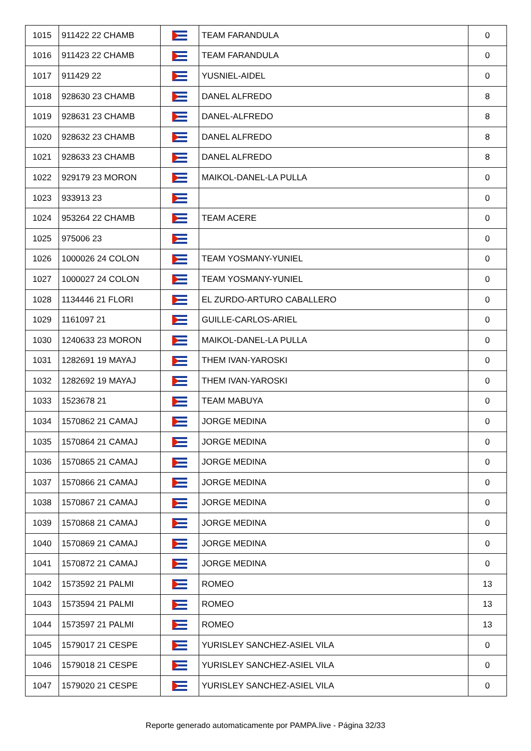| 1015 | 911422 22 CHAMB | | TEAM FARANDULA | 0 |
| 1016 | 911423 22 CHAMB | | TEAM FARANDULA | 0 |
| 1017 | 911429 22 | | YUSNIEL-AIDEL | 0 |
| 1018 | 928630 23 CHAMB | | DANEL ALFREDO | 8 |
| 1019 | 928631 23 CHAMB | | DANEL-ALFREDO | 8 |
| 1020 | 928632 23 CHAMB | | DANEL ALFREDO | 8 |
| 1021 | 928633 23 CHAMB | | DANEL ALFREDO | 8 |
| 1022 | 929179 23 MORON | | MAIKOL-DANEL-LA PULLA | 0 |
| 1023 | 933913 23 | | | 0 |
| 1024 | 953264 22 CHAMB | | TEAM ACERE | 0 |
| 1025 | 975006 23 | | | 0 |
| 1026 | 1000026 24 COLON | | TEAM YOSMANY-YUNIEL | 0 |
| 1027 | 1000027 24 COLON | | TEAM YOSMANY-YUNIEL | 0 |
| 1028 | 1134446 21 FLORI | | EL ZURDO-ARTURO CABALLERO | 0 |
| 1029 | 1161097 21 | | GUILLE-CARLOS-ARIEL | 0 |
| 1030 | 1240633 23 MORON | | MAIKOL-DANEL-LA PULLA | 0 |
| 1031 | 1282691 19 MAYAJ | | THEM IVAN-YAROSKI | 0 |
| 1032 | 1282692 19 MAYAJ | | THEM IVAN-YAROSKI | 0 |
| 1033 | 1523678 21 | | TEAM MABUYA | 0 |
| 1034 | 1570862 21 CAMAJ | | JORGE MEDINA | 0 |
| 1035 | 1570864 21 CAMAJ | | JORGE MEDINA | 0 |
| 1036 | 1570865 21 CAMAJ | | JORGE MEDINA | 0 |
| 1037 | 1570866 21 CAMAJ | | JORGE MEDINA | 0 |
| 1038 | 1570867 21 CAMAJ | | JORGE MEDINA | 0 |
| 1039 | 1570868 21 CAMAJ | | JORGE MEDINA | 0 |
| 1040 | 1570869 21 CAMAJ | | JORGE MEDINA | 0 |
| 1041 | 1570872 21 CAMAJ | | JORGE MEDINA | 0 |
| 1042 | 1573592 21 PALMI | | ROMEO | 13 |
| 1043 | 1573594 21 PALMI | | ROMEO | 13 |
| 1044 | 1573597 21 PALMI | | ROMEO | 13 |
| 1045 | 1579017 21 CESPE | | YURISLEY SANCHEZ-ASIEL VILA | 0 |
| 1046 | 1579018 21 CESPE | | YURISLEY SANCHEZ-ASIEL VILA | 0 |
| 1047 | 1579020 21 CESPE | | YURISLEY SANCHEZ-ASIEL VILA | 0 |
Reporte generado automaticamente por PAMPA.live - Página 32/33